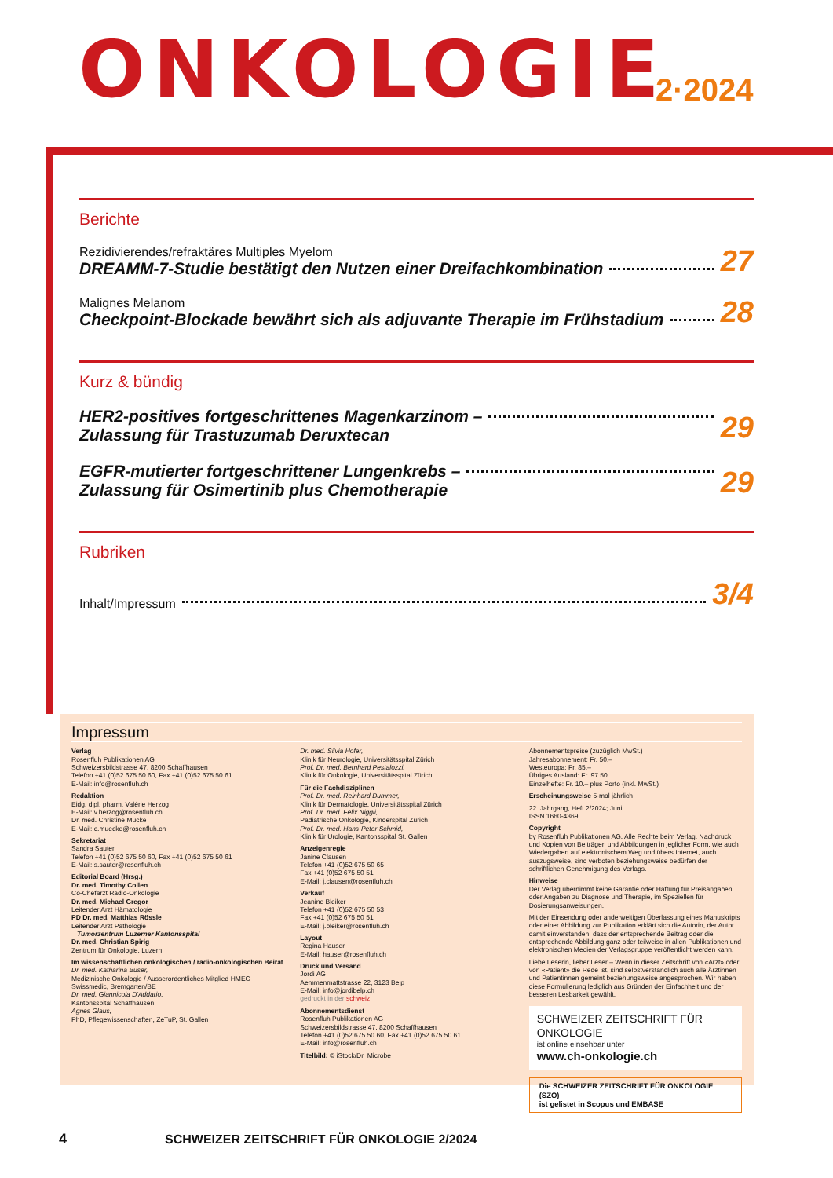ONKOLOGIE 2·2024
Berichte
Rezidivierendes/refraktäres Multiples Myelom
DREAMM-7-Studie bestätigt den Nutzen einer Dreifachkombination
27
Malignes Melanom
Checkpoint-Blockade bewährt sich als adjuvante Therapie im Frühstadium
28
Kurz & bündig
HER2-positives fortgeschrittenes Magenkarzinom –
Zulassung für Trastuzumab Deruxtecan
29
EGFR-mutierter fortgeschrittener Lungenkrebs –
Zulassung für Osimertinib plus Chemotherapie
29
Rubriken
Inhalt/Impressum
3/4
Impressum
Verlag
Rosenfluh Publikationen AG
Schweizersbildstrasse 47, 8200 Schaffhausen
Telefon +41 (0)52 675 50 60, Fax +41 (0)52 675 50 61
E-Mail: info@rosenfluh.ch
Redaktion
Eidg. dipl. pharm. Valérie Herzog
E-Mail: v.herzog@rosenfluh.ch
Dr. med. Christine Mücke
E-Mail: c.muecke@rosenfluh.ch
Sekretariat
Sandra Sauter
Telefon +41 (0)52 675 50 60, Fax +41 (0)52 675 50 61
E-Mail: s.sauter@rosenfluh.ch
Editorial Board (Hrsg.)
Dr. med. Timothy Collen
Co-Chefarzt Radio-Onkologie
Dr. med. Michael Gregor
Leitender Arzt Hämatologie
PD Dr. med. Matthias Rössle
Leitender Arzt Pathologie
Tumorzentrum Luzerner Kantonsspital
Dr. med. Christian Spirig
Zentrum für Onkologie, Luzern
Im wissenschaftlichen onkologischen / radio-onkologischen Beirat
Dr. med. Katharina Buser,
Medizinische Onkologie / Ausserordentliches Mitglied HMEC Swissmedic, Bremgarten/BE
Dr. med. Giannicola D'Addario,
Kantonsspital Schaffhausen
Agnes Glaus,
PhD, Pflegewissenschaften, ZeTuP, St. Gallen
Dr. med. Silvia Hofer,
Klinik für Neurologie, Universitätsspital Zürich
Prof. Dr. med. Bernhard Pestalozzi,
Klinik für Onkologie, Universitätsspital Zürich
Für die Fachdisziplinen
Prof. Dr. med. Reinhard Dummer,
Klinik für Dermatologie, Universitätsspital Zürich
Prof. Dr. med. Felix Niggli,
Pädiatrische Onkologie, Kinderspital Zürich
Prof. Dr. med. Hans-Peter Schmid,
Klinik für Urologie, Kantonsspital St. Gallen
Anzeigenregie
Janine Clausen
Telefon +41 (0)52 675 50 65
Fax +41 (0)52 675 50 51
E-Mail: j.clausen@rosenfluh.ch
Verkauf
Jeanine Bleiker
Telefon +41 (0)52 675 50 53
Fax +41 (0)52 675 50 51
E-Mail: j.bleiker@rosenfluh.ch
Layout
Regina Hauser
E-Mail: hauser@rosenfluh.ch
Druck und Versand
Jordi AG
Aemmenmattstrasse 22, 3123 Belp
E-Mail: info@jordibelp.ch
gedruckt in der schweiz
Abonnementsdienst
Rosenfluh Publikationen AG
Schweizersbildstrasse 47, 8200 Schaffhausen
Telefon +41 (0)52 675 50 60, Fax +41 (0)52 675 50 61
E-Mail: info@rosenfluh.ch
Titelbild: © iStock/Dr_Microbe
Abonnementspreise (zuzüglich MwSt.)
Jahresabonnement: Fr. 50.–
Westeuropa: Fr. 85.–
Übriges Ausland: Fr. 97.50
Einzelhefte: Fr. 10.– plus Porto (inkl. MwSt.)
Erscheinungsweise 5-mal jährlich
22. Jahrgang, Heft 2/2024; Juni
ISSN 1660-4369
Copyright
by Rosenfluh Publikationen AG. Alle Rechte beim Verlag. Nachdruck und Kopien von Beiträgen und Abbildungen in jeglicher Form, wie auch Wiedergaben auf elektronischem Weg und übers Internet, auch auszugsweise, sind verboten beziehungsweise bedürfen der schriftlichen Genehmigung des Verlags.
Hinweise
Der Verlag übernimmt keine Garantie oder Haftung für Preisangaben oder Angaben zu Diagnose und Therapie, im Speziellen für Dosierungsanweisungen.
Mit der Einsendung oder anderweitigen Überlassung eines Manuskripts oder einer Abbildung zur Publikation erklärt sich die Autorin, der Autor damit einverstanden, dass der entsprechende Beitrag oder die entsprechende Abbildung ganz oder teilweise in allen Publikationen und elektronischen Medien der Verlagsgruppe veröffentlicht werden kann.
Liebe Leserin, lieber Leser – Wenn in dieser Zeitschrift von «Arzt» oder von «Patient» die Rede ist, sind selbstverständlich auch alle Ärztinnen und Patientinnen gemeint beziehungsweise angesprochen. Wir haben diese Formulierung lediglich aus Gründen der Einfachheit und der besseren Lesbarkeit gewählt.
SCHWEIZER ZEITSCHRIFT FÜR ONKOLOGIE
ist online einsehbar unter
www.ch-onkologie.ch
Die SCHWEIZER ZEITSCHRIFT FÜR ONKOLOGIE (SZO)
ist gelistet in Scopus und EMBASE
4 SCHWEIZER ZEITSCHRIFT FÜR ONKOLOGIE 2/2024